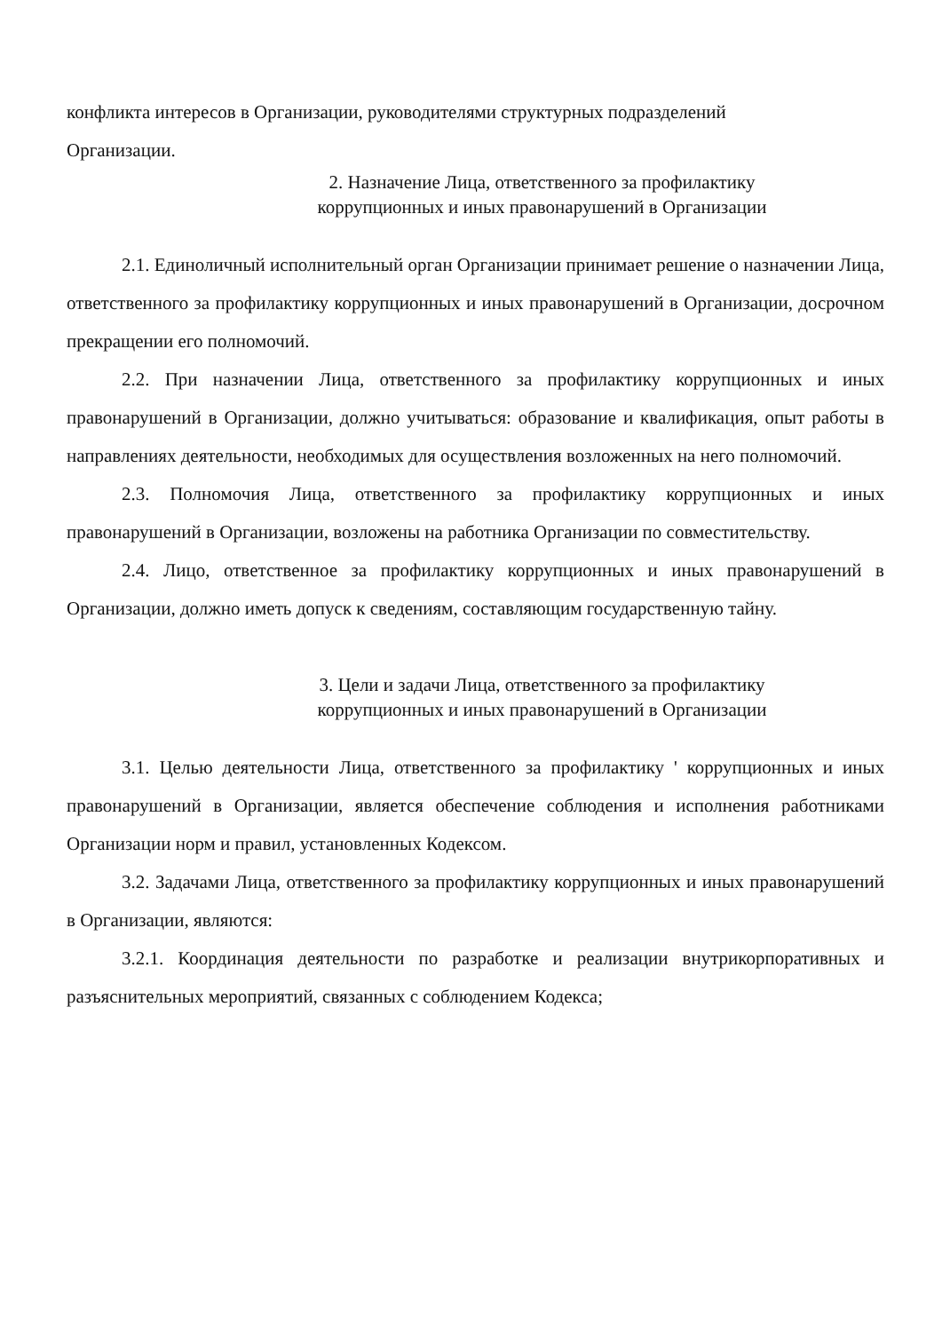конфликта интересов в Организации, руководителями структурных подразделений
Организации.
2. Назначение Лица, ответственного за профилактику
коррупционных и иных правонарушений в Организации
2.1. Единоличный исполнительный орган Организации принимает решение о назначении Лица, ответственного за профилактику коррупционных и иных правонарушений в Организации, досрочном прекращении его полномочий.
2.2. При назначении Лица, ответственного за профилактику коррупционных и иных правонарушений в Организации, должно учитываться: образование и квалификация, опыт работы в направлениях деятельности, необходимых для осуществления возложенных на него полномочий.
2.3. Полномочия Лица, ответственного за профилактику коррупционных и иных правонарушений в Организации, возложены на работника Организации по совместительству.
2.4. Лицо, ответственное за профилактику коррупционных и иных правонарушений в Организации, должно иметь допуск к сведениям, составляющим государственную тайну.
3. Цели и задачи Лица, ответственного за профилактику
коррупционных и иных правонарушений в Организации
3.1. Целью деятельности Лица, ответственного за профилактику ' коррупционных и иных правонарушений в Организации, является обеспечение соблюдения и исполнения работниками Организации норм и правил, установленных Кодексом.
3.2. Задачами Лица, ответственного за профилактику коррупционных и иных правонарушений в Организации, являются:
3.2.1. Координация деятельности по разработке и реализации внутрикорпоративных и разъяснительных мероприятий, связанных с соблюдением Кодекса;